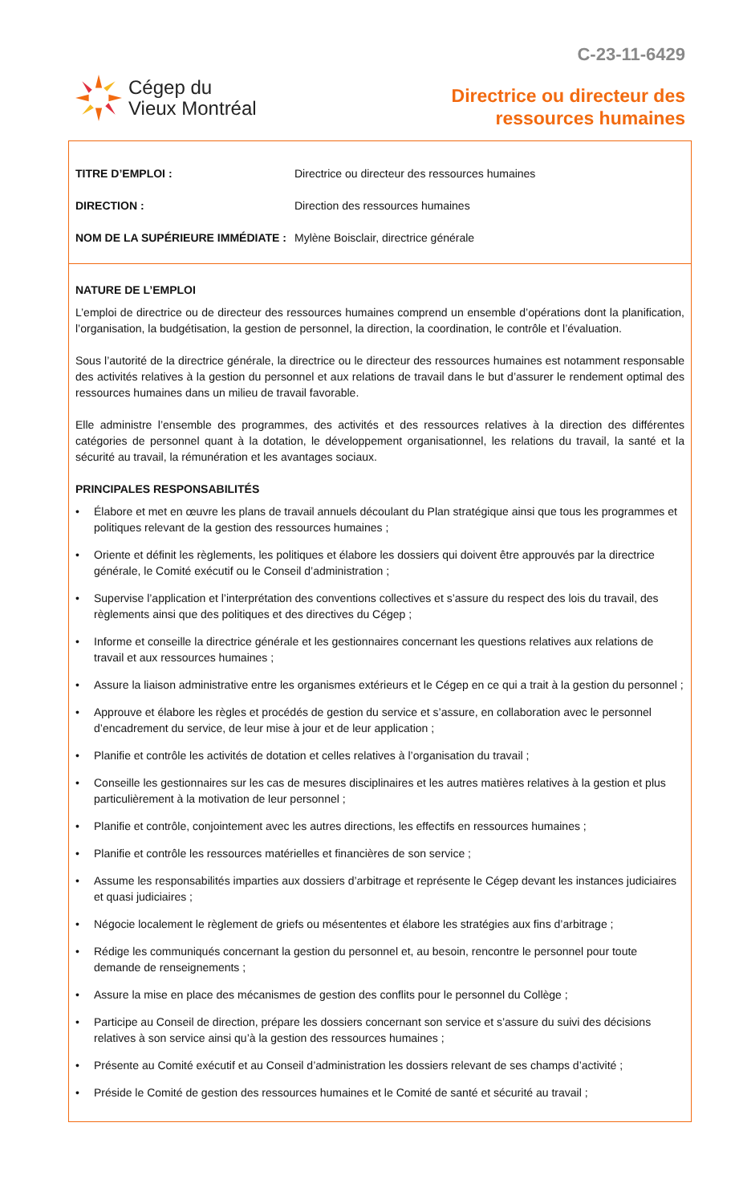Cégep du
Vieux Montréal
C-23-11-6429
Directrice ou directeur des
ressources humaines
TITRE D’EMPLOI : Directrice ou directeur des ressources humaines
DIRECTION : Direction des ressources humaines
NOM DE LA SUPÉRIEURE IMMÉDIATE : Mylène Boisclair, directrice générale
NATURE DE L’EMPLOI
L’emploi de directrice ou de directeur des ressources humaines comprend un ensemble d’opérations dont la planification, l’organisation, la budgétisation, la gestion de personnel, la direction, la coordination, le contrôle et l’évaluation.
Sous l’autorité de la directrice générale, la directrice ou le directeur des ressources humaines est notamment responsable des activités relatives à la gestion du personnel et aux relations de travail dans le but d’assurer le rendement optimal des ressources humaines dans un milieu de travail favorable.
Elle administre l’ensemble des programmes, des activités et des ressources relatives à la direction des différentes catégories de personnel quant à la dotation, le développement organisationnel, les relations du travail, la santé et la sécurité au travail, la rémunération et les avantages sociaux.
PRINCIPALES RESPONSABILITÉS
• Élabore et met en œuvre les plans de travail annuels découlant du Plan stratégique ainsi que tous les programmes et politiques relevant de la gestion des ressources humaines ;
• Oriente et définit les règlements, les politiques et élabore les dossiers qui doivent être approuvés par la directrice générale, le Comité exécutif ou le Conseil d’administration ;
• Supervise l’application et l’interprétation des conventions collectives et s’assure du respect des lois du travail, des règlements ainsi que des politiques et des directives du Cégep ;
• Informe et conseille la directrice générale et les gestionnaires concernant les questions relatives aux relations de travail et aux ressources humaines ;
• Assure la liaison administrative entre les organismes extérieurs et le Cégep en ce qui a trait à la gestion du personnel ;
• Approuve et élabore les règles et procédés de gestion du service et s’assure, en collaboration avec le personnel d’encadrement du service, de leur mise à jour et de leur application ;
• Planifie et contrôle les activités de dotation et celles relatives à l’organisation du travail ;
• Conseille les gestionnaires sur les cas de mesures disciplinaires et les autres matières relatives à la gestion et plus particulièrement à la motivation de leur personnel ;
• Planifie et contrôle, conjointement avec les autres directions, les effectifs en ressources humaines ;
• Planifie et contrôle les ressources matérielles et financières de son service ;
• Assume les responsabilités imparties aux dossiers d’arbitrage et représente le Cégep devant les instances judiciaires et quasi judiciaires ;
• Négocie localement le règlement de griefs ou mésententes et élabore les stratégies aux fins d’arbitrage ;
• Rédige les communiqués concernant la gestion du personnel et, au besoin, rencontre le personnel pour toute demande de renseignements ;
• Assure la mise en place des mécanismes de gestion des conflits pour le personnel du Collège ;
• Participe au Conseil de direction, prépare les dossiers concernant son service et s’assure du suivi des décisions relatives à son service ainsi qu’à la gestion des ressources humaines ;
• Présente au Comité exécutif et au Conseil d’administration les dossiers relevant de ses champs d’activité ;
• Préside le Comité de gestion des ressources humaines et le Comité de santé et sécurité au travail ;